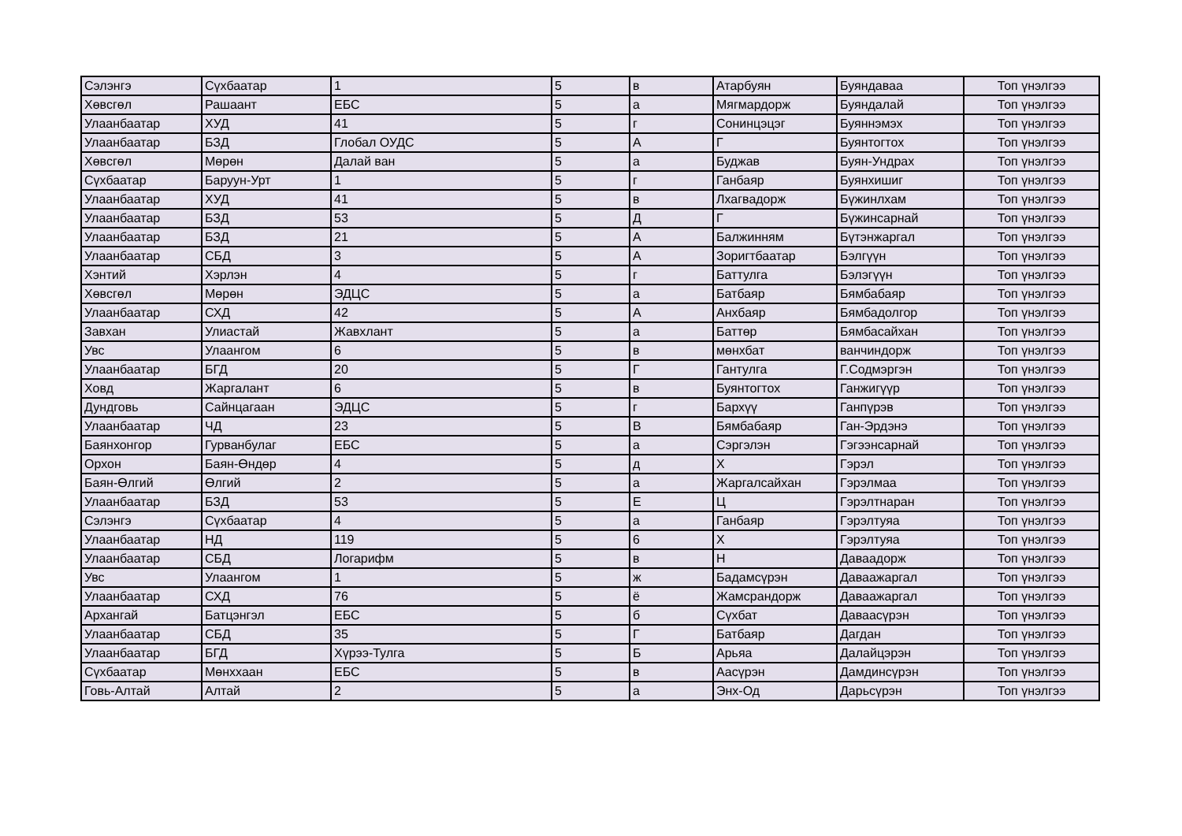| Сэлэнгэ | Сүхбаатар | 1 | 5 | в | Атарбуян | Буяндаваа | Топ үнэлгээ |
| Хөвсгөл | Рашаант | ЕБС | 5 | а | Мягмардорж | Буяндалай | Топ үнэлгээ |
| Улаанбаатар | ХУД | 41 | 5 | г | Сонинцэцэг | Буяннэмэх | Топ үнэлгээ |
| Улаанбаатар | БЗД | Глобал ОУДС | 5 | А | Г | Буянтогтох | Топ үнэлгээ |
| Хөвсгөл | Мөрөн | Далай ван | 5 | а | Буджав | Буян-Ундрах | Топ үнэлгээ |
| Сүхбаатар | Баруун-Урт | 1 | 5 | г | Ганбаяр | Буянхишиг | Топ үнэлгээ |
| Улаанбаатар | ХУД | 41 | 5 | в | Лхагвадорж | Бүжинлхам | Топ үнэлгээ |
| Улаанбаатар | БЗД | 53 | 5 | Д | Г | Бүжинсарнай | Топ үнэлгээ |
| Улаанбаатар | БЗД | 21 | 5 | А | Балжинням | Бүтэнжаргал | Топ үнэлгээ |
| Улаанбаатар | СБД | 3 | 5 | А | Зоригтбаатар | Бэлгүүн | Топ үнэлгээ |
| Хэнтий | Хэрлэн | 4 | 5 | г | Баттулга | Бэлэгүүн | Топ үнэлгээ |
| Хөвсгөл | Мөрөн | ЭДЦС | 5 | а | Батбаяр | Бямбабаяр | Топ үнэлгээ |
| Улаанбаатар | СХД | 42 | 5 | А | Анхбаяр | Бямбадолгор | Топ үнэлгээ |
| Завхан | Улиастай | Жавхлант | 5 | а | Баттөр | Бямбасайхан | Топ үнэлгээ |
| Увс | Улаангом | 6 | 5 | в | мөнхбат | ванчиндорж | Топ үнэлгээ |
| Улаанбаатар | БГД | 20 | 5 | Г | Гантулга | Г.Содмэргэн | Топ үнэлгээ |
| Ховд | Жаргалант | 6 | 5 | в | Буянтогтох | Ганжигүүр | Топ үнэлгээ |
| Дундговь | Сайнцагаан | ЭДЦС | 5 | г | Бархүү | Ганпүрэв | Топ үнэлгээ |
| Улаанбаатар | ЧД | 23 | 5 | В | Бямбабаяр | Ган-Эрдэнэ | Топ үнэлгээ |
| Баянхонгор | Гурванбулаг | ЕБС | 5 | а | Сэргэлэн | Гэгээнсарнай | Топ үнэлгээ |
| Орхон | Баян-Өндөр | 4 | 5 | д | Х | Гэрэл | Топ үнэлгээ |
| Баян-Өлгий | Өлгий | 2 | 5 | а | Жаргалсайхан | Гэрэлмаа | Топ үнэлгээ |
| Улаанбаатар | БЗД | 53 | 5 | Е | Ц | Гэрэлтнаран | Топ үнэлгээ |
| Сэлэнгэ | Сүхбаатар | 4 | 5 | а | Ганбаяр | Гэрэлтуяа | Топ үнэлгээ |
| Улаанбаатар | НД | 119 | 5 | 6 | Х | Гэрэлтуяа | Топ үнэлгээ |
| Улаанбаатар | СБД | Логарифм | 5 | в | Н | Даваадорж | Топ үнэлгээ |
| Увс | Улаангом | 1 | 5 | ж | Бадамсүрэн | Даваажаргал | Топ үнэлгээ |
| Улаанбаатар | СХД | 76 | 5 | ё | Жамсрандорж | Даваажаргал | Топ үнэлгээ |
| Архангай | Батцэнгэл | ЕБС | 5 | б | Сүхбат | Даваасүрэн | Топ үнэлгээ |
| Улаанбаатар | СБД | 35 | 5 | Г | Батбаяр | Дагдан | Топ үнэлгээ |
| Улаанбаатар | БГД | Хүрээ-Тулга | 5 | Б | Арьяа | Далайцэрэн | Топ үнэлгээ |
| Сүхбаатар | Мөнххаан | ЕБС | 5 | в | Аасүрэн | Дамдинсүрэн | Топ үнэлгээ |
| Говь-Алтай | Алтай | 2 | 5 | а | Энх-Од | Дарьсүрэн | Топ үнэлгээ |